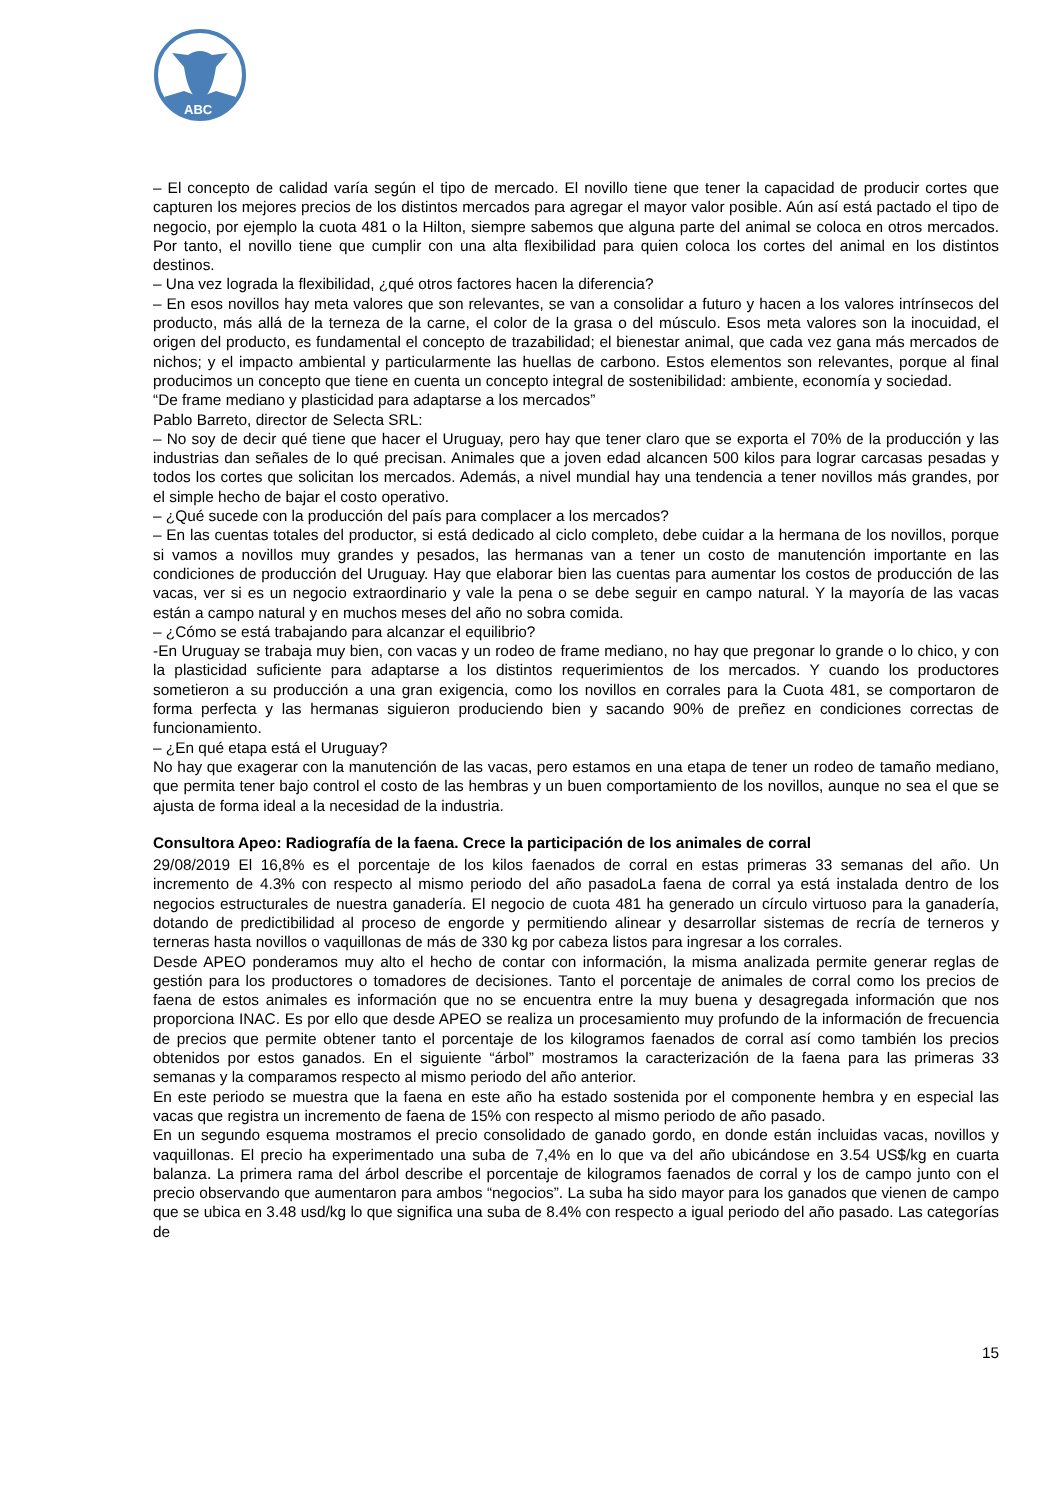ABC
– El concepto de calidad varía según el tipo de mercado. El novillo tiene que tener la capacidad de producir cortes que capturen los mejores precios de los distintos mercados para agregar el mayor valor posible. Aún así está pactado el tipo de negocio, por ejemplo la cuota 481 o la Hilton, siempre sabemos que alguna parte del animal se coloca en otros mercados. Por tanto, el novillo tiene que cumplir con una alta flexibilidad para quien coloca los cortes del animal en los distintos destinos.
– Una vez lograda la flexibilidad, ¿qué otros factores hacen la diferencia?
– En esos novillos hay meta valores que son relevantes, se van a consolidar a futuro y hacen a los valores intrínsecos del producto, más allá de la terneza de la carne, el color de la grasa o del músculo. Esos meta valores son la inocuidad, el origen del producto, es fundamental el concepto de trazabilidad; el bienestar animal, que cada vez gana más mercados de nichos; y el impacto ambiental y particularmente las huellas de carbono. Estos elementos son relevantes, porque al final producimos un concepto que tiene en cuenta un concepto integral de sostenibilidad: ambiente, economía y sociedad.
“De frame mediano y plasticidad para adaptarse a los mercados”
Pablo Barreto, director de Selecta SRL:
– No soy de decir qué tiene que hacer el Uruguay, pero hay que tener claro que se exporta el 70% de la producción y las industrias dan señales de lo qué precisan. Animales que a joven edad alcancen 500 kilos para lograr carcasas pesadas y todos los cortes que solicitan los mercados. Además, a nivel mundial hay una tendencia a tener novillos más grandes, por el simple hecho de bajar el costo operativo.
– ¿Qué sucede con la producción del país para complacer a los mercados?
– En las cuentas totales del productor, si está dedicado al ciclo completo, debe cuidar a la hermana de los novillos, porque si vamos a novillos muy grandes y pesados, las hermanas van a tener un costo de manutención importante en las condiciones de producción del Uruguay. Hay que elaborar bien las cuentas para aumentar los costos de producción de las vacas, ver si es un negocio extraordinario y vale la pena o se debe seguir en campo natural. Y la mayoría de las vacas están a campo natural y en muchos meses del año no sobra comida.
– ¿Cómo se está trabajando para alcanzar el equilibrio?
-En Uruguay se trabaja muy bien, con vacas y un rodeo de frame mediano, no hay que pregonar lo grande o lo chico, y con la plasticidad suficiente para adaptarse a los distintos requerimientos de los mercados. Y cuando los productores sometieron a su producción a una gran exigencia, como los novillos en corrales para la Cuota 481, se comportaron de forma perfecta y las hermanas siguieron produciendo bien y sacando 90% de preñez en condiciones correctas de funcionamiento.
– ¿En qué etapa está el Uruguay?
No hay que exagerar con la manutención de las vacas, pero estamos en una etapa de tener un rodeo de tamaño mediano, que permita tener bajo control el costo de las hembras y un buen comportamiento de los novillos, aunque no sea el que se ajusta de forma ideal a la necesidad de la industria.
Consultora Apeo: Radiografía de la faena. Crece la participación de los animales de corral
29/08/2019 El 16,8% es el porcentaje de los kilos faenados de corral en estas primeras 33 semanas del año. Un incremento de 4.3% con respecto al mismo periodo del año pasadoLa faena de corral ya está instalada dentro de los negocios estructurales de nuestra ganadería. El negocio de cuota 481 ha generado un círculo virtuoso para la ganadería, dotando de predictibilidad al proceso de engorde y permitiendo alinear y desarrollar sistemas de recría de terneros y terneras hasta novillos o vaquillonas de más de 330 kg por cabeza listos para ingresar a los corrales.
Desde APEO ponderamos muy alto el hecho de contar con información, la misma analizada permite generar reglas de gestión para los productores o tomadores de decisiones. Tanto el porcentaje de animales de corral como los precios de faena de estos animales es información que no se encuentra entre la muy buena y desagregada información que nos proporciona INAC. Es por ello que desde APEO se realiza un procesamiento muy profundo de la información de frecuencia de precios que permite obtener tanto el porcentaje de los kilogramos faenados de corral así como también los precios obtenidos por estos ganados. En el siguiente “árbol” mostramos la caracterización de la faena para las primeras 33 semanas y la comparamos respecto al mismo periodo del año anterior.
En este periodo se muestra que la faena en este año ha estado sostenida por el componente hembra y en especial las vacas que registra un incremento de faena de 15% con respecto al mismo periodo de año pasado.
En un segundo esquema mostramos el precio consolidado de ganado gordo, en donde están incluidas vacas, novillos y vaquillonas. El precio ha experimentado una suba de 7,4% en lo que va del año ubicándose en 3.54 US$/kg en cuarta balanza. La primera rama del árbol describe el porcentaje de kilogramos faenados de corral y los de campo junto con el precio observando que aumentaron para ambos “negocios”. La suba ha sido mayor para los ganados que vienen de campo que se ubica en 3.48 usd/kg lo que significa una suba de 8.4% con respecto a igual periodo del año pasado. Las categorías de
15